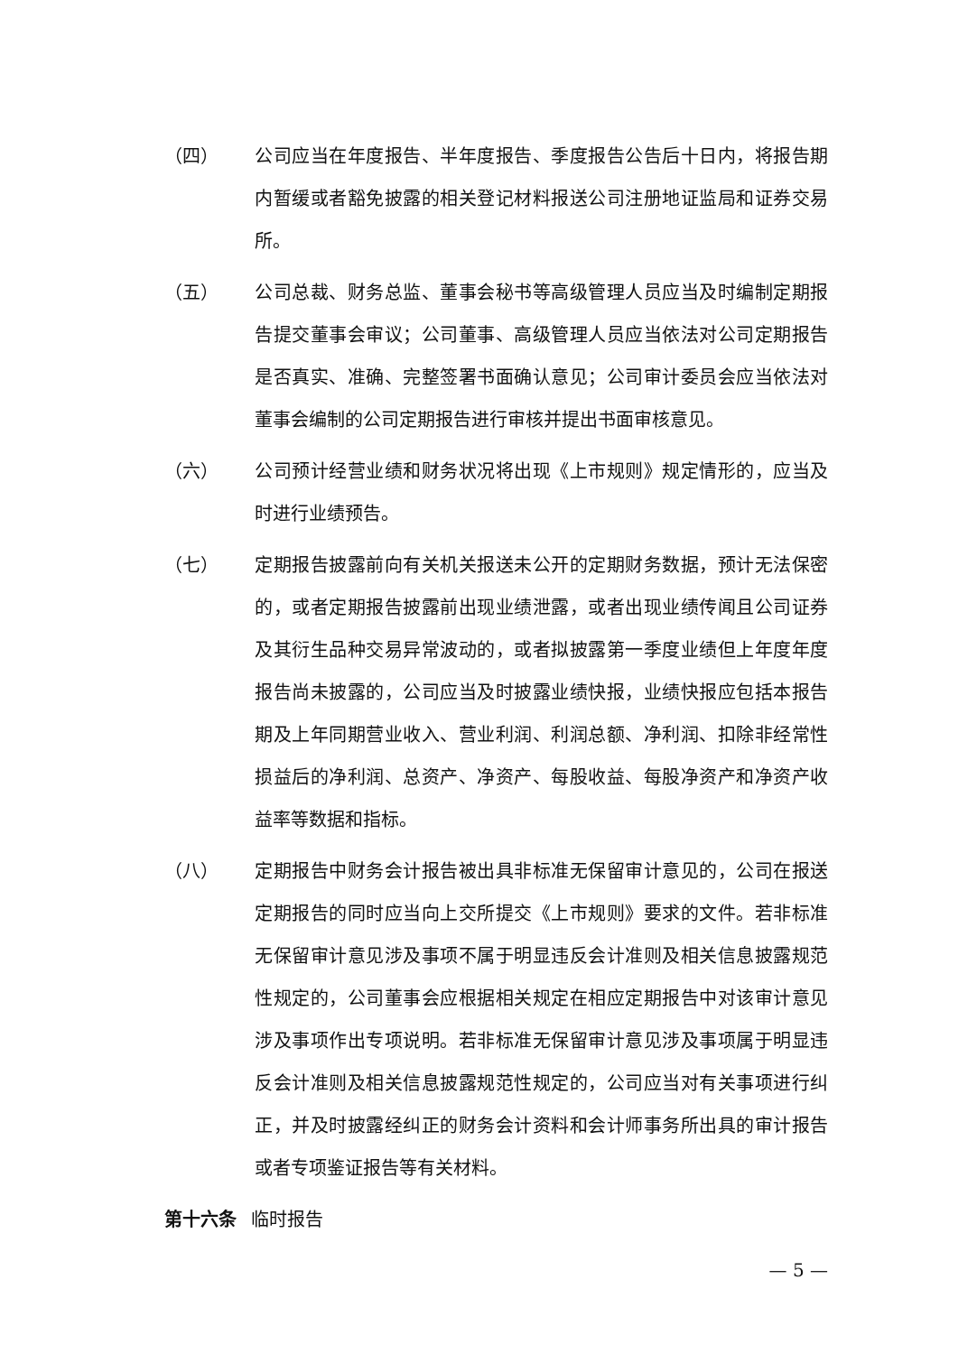（四） 公司应当在年度报告、半年度报告、季度报告公告后十日内，将报告期内暂缓或者豁免披露的相关登记材料报送公司注册地证监局和证券交易所。
（五） 公司总裁、财务总监、董事会秘书等高级管理人员应当及时编制定期报告提交董事会审议；公司董事、高级管理人员应当依法对公司定期报告是否真实、准确、完整签署书面确认意见；公司审计委员会应当依法对董事会编制的公司定期报告进行审核并提出书面审核意见。
（六） 公司预计经营业绩和财务状况将出现《上市规则》规定情形的，应当及时进行业绩预告。
（七） 定期报告披露前向有关机关报送未公开的定期财务数据，预计无法保密的，或者定期报告披露前出现业绩泄露，或者出现业绩传闻且公司证券及其衍生品种交易异常波动的，或者拟披露第一季度业绩但上年度年度报告尚未披露的，公司应当及时披露业绩快报，业绩快报应包括本报告期及上年同期营业收入、营业利润、利润总额、净利润、扣除非经常性损益后的净利润、总资产、净资产、每股收益、每股净资产和净资产收益率等数据和指标。
（八） 定期报告中财务会计报告被出具非标准无保留审计意见的，公司在报送定期报告的同时应当向上交所提交《上市规则》要求的文件。若非标准无保留审计意见涉及事项不属于明显违反会计准则及相关信息披露规范性规定的，公司董事会应根据相关规定在相应定期报告中对该审计意见涉及事项作出专项说明。若非标准无保留审计意见涉及事项属于明显违反会计准则及相关信息披露规范性规定的，公司应当对有关事项进行纠正，并及时披露经纠正的财务会计资料和会计师事务所出具的审计报告或者专项鉴证报告等有关材料。
第十六条 临时报告
— 5 —